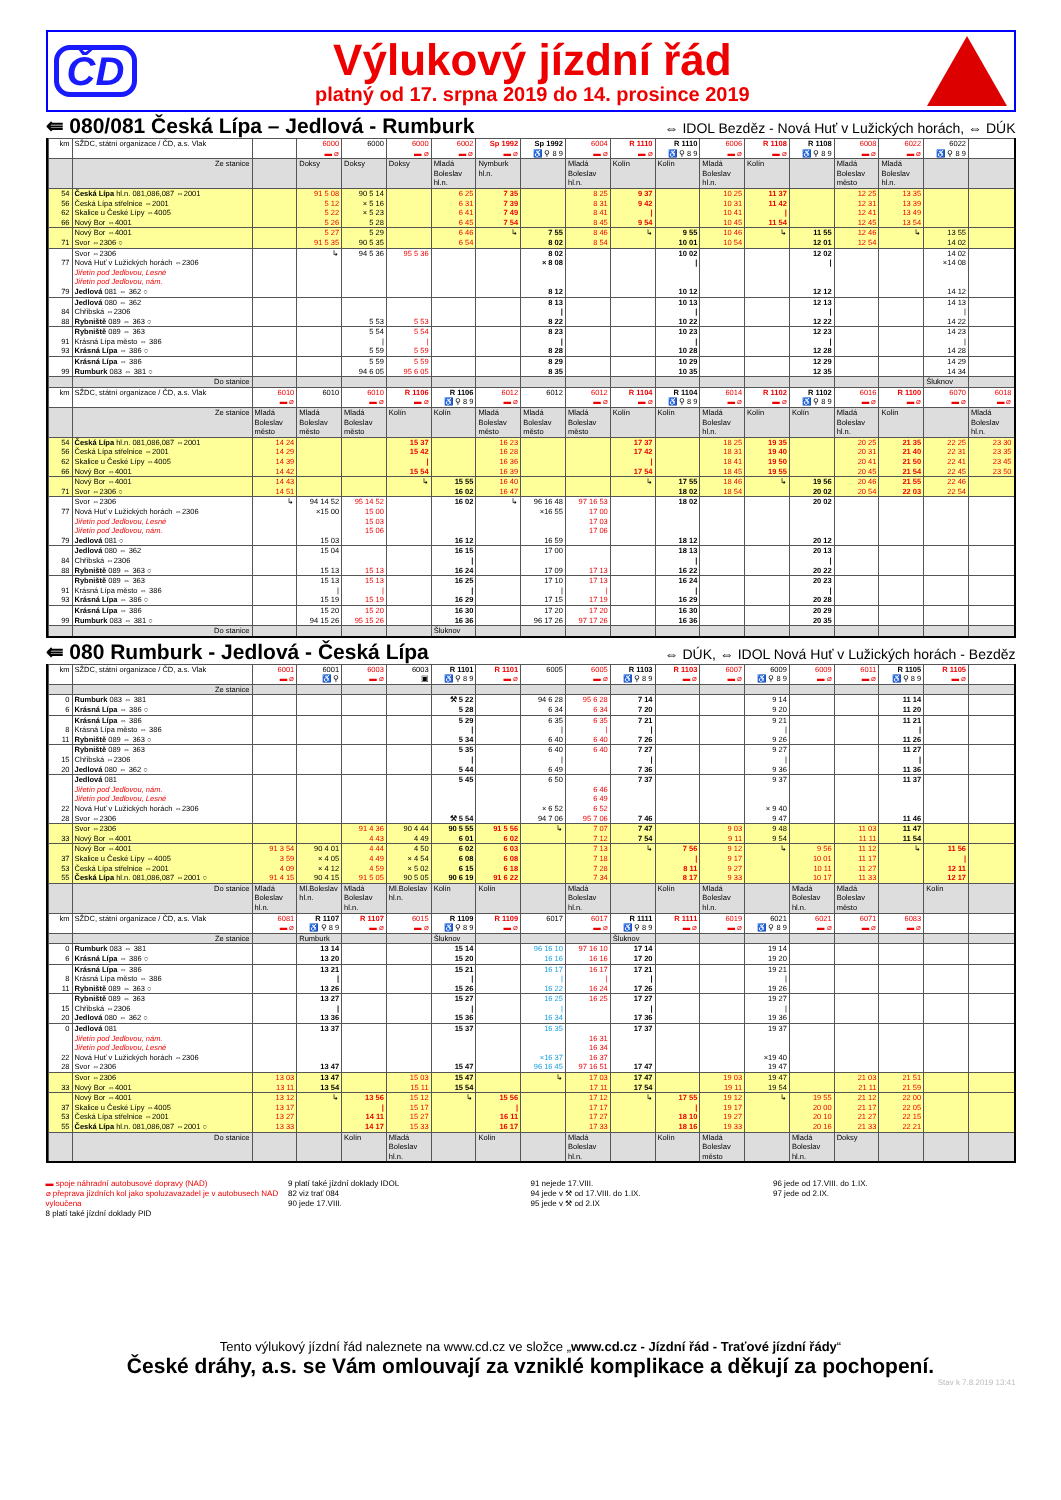ČD
Výlukový jízdní řád
platný od 17. srpna 2019 do 14. prosince 2019
⇚ 080/081 Česká Lípa – Jedlová - Rumburk
⇔ IDOL Bezděz - Nová Huť v Lužických horách, ⇔ DÚK
| km | SŽDC, státní organizace / ČD, a.s. Vlak | | 6000 ▬ ⌀ | 6000 | 6000 ▬ ⌀ | 6002 ▬ ⌀ | Sp 1992 ▬ ⌀ | Sp 1992 ♿ ⚲ 8 9 | 6004 ▬ ⌀ | R 1110 ▬ ⌀ | R 1110 ♿ ⚲ 8 9 | 6006 ▬ ⌀ | R 1108 ▬ ⌀ | R 1108 ♿ ⚲ 8 9 | 6008 ▬ ⌀ | 6022 ▬ ⌀ | 6022 ♿ ⚲ 8 9 | |
| | Ze stanice | | Doksy | Doksy | Doksy | Mladá Boleslav hl.n. | Nymburk hl.n. | | Mladá Boleslav hl.n. | Kolín | Kolín | Mladá Boleslav hl.n. | Kolín | | Mladá Boleslav město | Mladá Boleslav hl.n. | | |
| 54 56 62 66 | Česká Lípa hl.n. 081,086,087 ⇔2001 Česká Lípa střelnice ⇔2001 Skalice u České Lípy ⇔4005 Nový Bor ⇔4001 | | 91 5 08 5 12 5 22 5 26 | 90 5 14 × 5 16 × 5 23 5 28 | | 6 25 6 31 6 41 6 45 | 7 35 7 39 7 49 7 54 | | 8 25 8 31 8 41 8 45 | 9 37 9 42 / 9 54 | | 10 25 10 31 10 41 10 45 | 11 37 11 42 / 11 54 | | 12 25 12 31 12 41 12 45 | 13 35 13 39 13 49 13 54 | | |
| 71 | Nový Bor ⇔4001 Svor ⇔2306 ○ | | 5 27 91 5 35 | 5 29 90 5 35 | | 6 46 6 54 | ↳ | 7 55 8 02 | 8 46 8 54 | ↳ | 9 55 10 01 | 10 46 10 54 | ↳ | 11 55 12 01 | 12 46 12 54 | ↳ | 13 55 14 02 | |
| 77 79 | Svor ⇔2306 Nová Huť v Lužických horách ⇔2306 Jiřetín pod Jedlovou, Lesné Jiřetín pod Jedlovou, nám. Jedlová 081 ⇔ 362 ○ | | ↳ | 94 5 36 | 95 5 36 | | | 8 02 × 8 08 8 12 | | | 10 02 / 10 12 | | | 12 02 / 12 12 | | | 14 02 ×14 08 14 12 | |
| 84 88 | Jedlová 080 ⇔ 362 Chřibská ⇔2306 Rybniště 089 ⇔ 363 ○ | | | 5 53 | 5 53 | | | 8 13 / 8 22 | | | 10 13 / 10 22 | | | 12 13 / 12 22 | | | 14 13 / 14 22 | |
| 91 93 | Rybniště 089 ⇔ 363 Krásná Lípa město ⇔ 386 Krásná Lípa ⇔ 386 ○ | | | 5 54 / 5 59 | 5 54 / 5 59 | | | 8 23 / 8 28 | | | 10 23 / 10 28 | | | 12 23 / 12 28 | | | 14 23 / 14 28 | |
| 99 | Krásná Lípa ⇔ 386 Rumburk 083 ⇔ 381 ○ | | | 5 59 94 6 05 | 5 59 95 6 05 | | | 8 29 8 35 | | | 10 29 10 35 | | | 12 29 12 35 | | | 14 29 14 34 | |
| | Do stanice | | | | | | | | | | | | | | | | Šluknov | |
| km | SŽDC, státní organizace / ČD, a.s. Vlak | 6010 ▬ ⌀ | 6010 | 6010 ▬ ⌀ | R 1106 ▬ ⌀ | R 1106 ♿ ⚲ 8 9 | 6012 ▬ ⌀ | 6012 | 6012 ▬ ⌀ | R 1104 ▬ ⌀ | R 1104 ♿ ⚲ 8 9 | 6014 ▬ ⌀ | R 1102 ▬ ⌀ | R 1102 ♿ ⚲ 8 9 | 6016 ▬ ⌀ | R 1100 ▬ ⌀ | 6070 ▬ ⌀ | 6018 ▬ ⌀ |
| | Ze stanice | Mladá Boleslav město | Mladá Boleslav město | Mladá Boleslav město | Kolín | Kolín | Mladá Boleslav město | Mladá Boleslav město | Mladá Boleslav město | Kolín | Kolín | Mladá Boleslav hl.n. | Kolín | Kolín | Mladá Boleslav hl.n. | Kolín | | Mladá Boleslav hl.n. |
| 54 56 62 66 | Česká Lípa hl.n. 081,086,087 ⇔2001 Česká Lípa střelnice ⇔2001 Skalice u České Lípy ⇔4005 Nový Bor ⇔4001 | 14 24 14 29 14 39 14 42 | | | 15 37 15 42 / 15 54 | | 16 23 16 28 16 36 16 39 | | | 17 37 17 42 / 17 54 | | 18 25 18 31 18 41 18 45 | 19 35 19 40 19 50 19 55 | | 20 25 20 31 20 41 20 45 | 21 35 21 40 21 50 21 54 | 22 25 22 31 22 41 22 45 | 23 30 23 35 23 45 23 50 |
| 71 | Nový Bor ⇔4001 Svor ⇔2306 ○ | 14 43 14 51 | | | ↳ | 15 55 16 02 | 16 40 16 47 | | | ↳ | 17 55 18 02 | 18 46 18 54 | ↳ | 19 56 20 02 | 20 46 20 54 | 21 55 22 03 | 22 46 22 54 | |
| 77 79 | Svor ⇔2306 Nová Huť v Lužických horách ⇔2306 Jiřetín pod Jedlovou, Lesné Jiřetín pod Jedlovou, nám. Jedlová 081 ○ | ↳ | 94 14 52 ×15 00 15 03 | 95 14 52 15 00 15 03 15 06 | | 16 02 16 12 | ↳ | 96 16 48 ×16 55 16 59 | 97 16 53 17 00 17 03 17 06 | | 18 02 18 12 | | | 20 02 20 12 | | | | |
| 84 88 | Jedlová 080 ⇔ 362 Chřibská ⇔2306 Rybniště 089 ⇔ 363 ○ | | 15 04 15 13 | 15 13 | | 16 15 / 16 24 | | 17 00 17 09 | 17 13 | | 18 13 / 16 22 | | | 20 13 / 20 22 | | | | |
| 91 93 | Rybniště 089 ⇔ 363 Krásná Lípa město ⇔ 386 Krásná Lípa ⇔ 386 ○ | | 15 13 / 15 19 | 15 13 / 15 19 | | 16 25 / 16 29 | | 17 10 / 17 15 | 17 13 / 17 19 | | 16 24 / 16 29 | | | 20 23 / 20 28 | | | | |
| 99 | Krásná Lípa ⇔ 386 Rumburk 083 ⇔ 381 ○ | | 15 20 94 15 26 | 15 20 95 15 26 | | 16 30 16 36 | | 17 20 96 17 26 | 17 20 97 17 26 | | 16 30 16 36 | | | 20 29 20 35 | | | | |
| | Do stanice | | | | | Šluknov | | | | | | | | | | | | |
⇚ 080 Rumburk - Jedlová - Česká Lípa
⇔ DÚK, ⇔ IDOL Nová Huť v Lužických horách - Bezděz
| km | SŽDC, státní organizace / ČD, a.s. Vlak | 6001 ▬ ⌀ | 6001 ♿ ⚲ | 6003 ▬ ⌀ | 6003 ▣ | R 1101 ♿ ⚲ 8 9 | R 1101 ▬ ⌀ | 6005 | 6005 ▬ ⌀ | R 1103 ♿ ⚲ 8 9 | R 1103 ▬ ⌀ | 6007 ▬ ⌀ | 6009 ♿ ⚲ 8 9 | 6009 ▬ ⌀ | 6011 ▬ ⌀ | R 1105 ♿ ⚲ 8 9 | R 1105 ▬ ⌀ | |
| | Ze stanice | | | | | | | | | | | | | | | | | |
| 0 6 | Rumburk 083 ⇔ 381 Krásná Lípa ⇔ 386 ○ | | | | | ⚒ 5 22 5 28 | | 94 6 28 6 34 | 95 6 28 6 34 | 7 14 7 20 | | | 9 14 9 20 | | | 11 14 11 20 | | |
| 8 11 | Krásná Lípa ⇔ 386 Krásná Lípa město ⇔ 386 Rybniště 089 ⇔ 363 ○ | | | | | 5 29 / 5 34 | | 6 35 / 6 40 | 6 35 / 6 40 | 7 21 / 7 26 | | | 9 21 / 9 26 | | | 11 21 / 11 26 | | |
| 15 20 | Rybniště 089 ⇔ 363 Chřibská ⇔2306 Jedlová 080 ⇔ 362 ○ | | | | | 5 35 / 5 44 | | 6 40 / 6 49 | 6 40 | 7 27 / 7 36 | | | 9 27 / 9 36 | | | 11 27 / 11 36 | | |
| 22 28 | Jedlová 081 Jiřetín pod Jedlovou, nám. Jiřetín pod Jedlovou, Lesné Nová Huť v Lužických horách ⇔2306 Svor ⇔2306 | | | | | 5 45 ⚒ 5 54 | | 6 50 × 6 52 94 7 06 | 6 46 6 49 6 52 95 7 06 | 7 37 7 46 | | | 9 37 × 9 40 9 47 | | | 11 37 11 46 | | |
| 33 | Svor ⇔2306 Nový Bor ⇔4001 | | | 91 4 36 4 43 | 90 4 44 4 49 | 90 5 55 6 01 | 91 5 56 6 02 | ↳ | 7 07 7 12 | 7 47 7 54 | | 9 03 9 11 | 9 48 9 54 | | 11 03 11 11 | 11 47 11 54 | | |
| 37 53 55 | Nový Bor ⇔4001 Skalice u České Lípy ⇔4005 Česká Lípa střelnice ⇔2001 Česká Lípa hl.n. 081,086,087 ⇔2001 ○ | 91 3 54 3 59 4 09 91 4 15 | 90 4 01 × 4 05 × 4 12 90 4 15 | 4 44 4 49 4 59 91 5 05 | 4 50 × 4 54 × 5 02 90 5 05 | 6 02 6 08 6 15 90 6 19 | 6 03 6 08 6 18 91 6 22 | | 7 13 7 18 7 28 7 34 | ↳ | 7 56 / 8 11 8 17 | 9 12 9 17 9 27 9 33 | ↳ | 9 56 10 01 10 11 10 17 | 11 12 11 17 11 27 11 33 | ↳ | 11 56 / 12 11 12 17 | |
| | Do stanice | Mladá Boleslav hl.n. | Ml.Boleslav hl.n. | Mladá Boleslav hl.n. | Ml.Boleslav hl.n. | Kolín | Kolín | | Mladá Boleslav hl.n. | | Kolín | Mladá Boleslav hl.n. | | Mladá Boleslav hl.n. | Mladá Boleslav město | | Kolín | |
| km | SŽDC, státní organizace / ČD, a.s. Vlak | 6081 ▬ ⌀ | R 1107 ♿ ⚲ 8 9 | R 1107 ▬ ⌀ | 6015 ▬ ⌀ | R 1109 ♿ ⚲ 8 9 | R 1109 ▬ ⌀ | 6017 | 6017 ▬ ⌀ | R 1111 ♿ ⚲ 8 9 | R 1111 ▬ ⌀ | 6019 ▬ ⌀ | 6021 ♿ ⚲ 8 9 | 6021 ▬ ⌀ | 6071 ▬ ⌀ | 6083 ▬ ⌀ | | |
| | Ze stanice | | Rumburk | | | Šluknov | | | | Šluknov | | | | | | | | |
| 0 6 | Rumburk 083 ⇔ 381 Krásná Lípa ⇔ 386 ○ | | 13 14 13 20 | | | 15 14 15 20 | | 96 16 10 16 16 | 97 16 10 16 16 | 17 14 17 20 | | | 19 14 19 20 | | | | | |
| 8 11 | Krásná Lípa ⇔ 386 Krásná Lípa město ⇔ 386 Rybniště 089 ⇔ 363 ○ | | 13 21 / 13 26 | | | 15 21 / 15 26 | | 16 17 / 16 22 | 16 17 / 16 24 | 17 21 / 17 26 | | | 19 21 / 19 26 | | | | | |
| 15 20 | Rybniště 089 ⇔ 363 Chřibská ⇔2306 Jedlová 080 ⇔ 362 ○ | | 13 27 / 13 36 | | | 15 27 / 15 36 | | 16 25 / 16 34 | 16 25 | 17 27 / 17 36 | | | 19 27 / 19 36 | | | | | |
| 0 22 28 | Jedlová 081 Jiřetín pod Jedlovou, nám. Jiřetín pod Jedlovou, Lesné Nová Huť v Lužických horách ⇔2306 Svor ⇔2306 | | 13 37 13 47 | | | 15 37 15 47 | | 16 35 ×16 37 96 16 45 | 16 31 16 34 16 37 97 16 51 | 17 37 17 47 | | | 19 37 ×19 40 19 47 | | | | | |
| 33 | Svor ⇔2306 Nový Bor ⇔4001 | 13 03 13 11 | 13 47 13 54 | | 15 03 15 11 | 15 47 15 54 | | ↳ | 17 03 17 11 | 17 47 17 54 | | 19 03 19 11 | 19 47 19 54 | | 21 03 21 11 | 21 51 21 59 | | |
| 37 53 55 | Nový Bor ⇔4001 Skalice u České Lípy ⇔4005 Česká Lípa střelnice ⇔2001 Česká Lípa hl.n. 081,086,087 ⇔2001 ○ | 13 12 13 17 13 27 13 33 | ↳ | 13 56 / 14 11 14 17 | 15 12 15 17 15 27 15 33 | ↳ | 15 56 / 16 11 16 17 | | 17 12 17 17 17 27 17 33 | ↳ | 17 55 / 18 10 18 16 | 19 12 19 17 19 27 19 33 | ↳ | 19 55 20 00 20 10 20 16 | 21 12 21 17 21 27 21 33 | 22 00 22 05 22 15 22 21 | | |
| | Do stanice | | | Kolín | Mladá Boleslav hl.n. | | Kolín | | Mladá Boleslav hl.n. | | Kolín | Mladá Boleslav město | | Mladá Boleslav hl.n. | Doksy | | | |
▬ spoje náhradní autobusové dopravy (NAD)
⌀ přeprava jízdních kol jako spoluzavazadel je v autobusech NAD vyloučena
8 platí také jízdní doklady PID
9 platí také jízdní doklady IDOL
82 viz trať 084
90 jede 17.VIII.
91 nejede 17.VIII.
94 jede v ⚒ od 17.VIII. do 1.IX.
95 jede v ⚒ od 2.IX
96 jede od 17.VIII. do 1.IX.
97 jede od 2.IX.
Tento výlukový jízdní řád naleznete na www.cd.cz ve složce „www.cd.cz - Jízdní řád - Traťové jízdní řády“
České dráhy, a.s. se Vám omlouvají za vzniklé komplikace a děkují za pochopení.
Stav k 7.8.2019 13:41